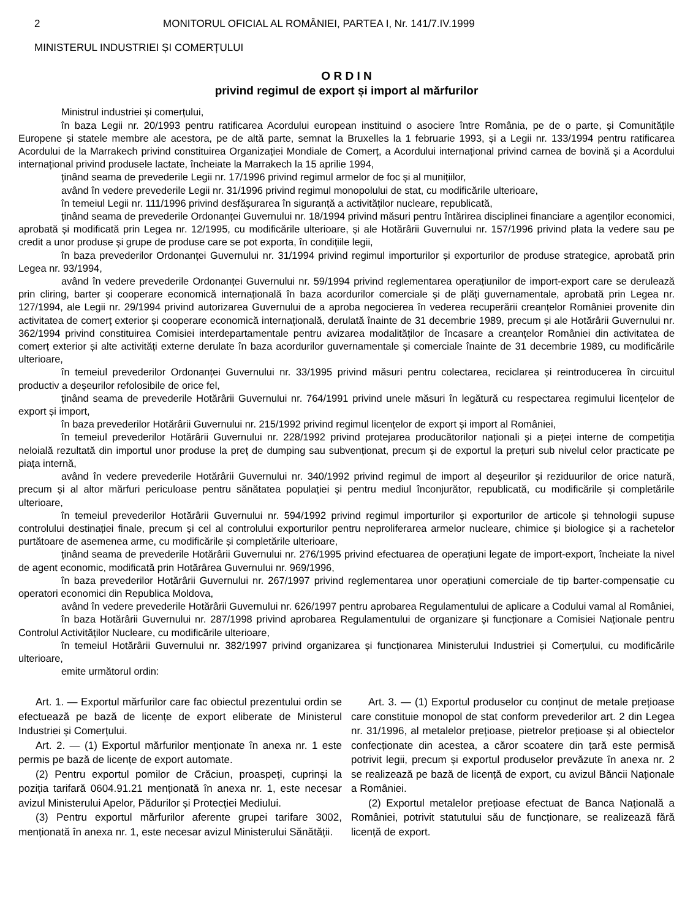2 MONITORUL OFICIAL AL ROMÂNIEI, PARTEA I, Nr. 141/7.IV.1999
MINISTERUL INDUSTRIEI ȘI COMERȚULUI
O R D I N
privind regimul de export și import al mărfurilor
Ministrul industriei și comerțului,
în baza Legii nr. 20/1993 pentru ratificarea Acordului european instituind o asociere între România, pe de o parte, și Comunitățile Europene și statele membre ale acestora, pe de altă parte, semnat la Bruxelles la 1 februarie 1993, și a Legii nr. 133/1994 pentru ratificarea Acordului de la Marrakech privind constituirea Organizației Mondiale de Comerț, a Acordului internațional privind carnea de bovină și a Acordului internațional privind produsele lactate, încheiate la Marrakech la 15 aprilie 1994,
ținând seama de prevederile Legii nr. 17/1996 privind regimul armelor de foc și al munițiilor,
având în vedere prevederile Legii nr. 31/1996 privind regimul monopolului de stat, cu modificările ulterioare,
în temeiul Legii nr. 111/1996 privind desfășurarea în siguranță a activităților nucleare, republicată,
ținând seama de prevederile Ordonanței Guvernului nr. 18/1994 privind măsuri pentru întărirea disciplinei financiare a agenților economici, aprobată și modificată prin Legea nr. 12/1995, cu modificările ulterioare, și ale Hotărârii Guvernului nr. 157/1996 privind plata la vedere sau pe credit a unor produse și grupe de produse care se pot exporta, în condițiile legii,
în baza prevederilor Ordonanței Guvernului nr. 31/1994 privind regimul importurilor și exporturilor de produse strategice, aprobată prin Legea nr. 93/1994,
având în vedere prevederile Ordonanței Guvernului nr. 59/1994 privind reglementarea operațiunilor de import-export care se derulează prin cliring, barter și cooperare economică internațională în baza acordurilor comerciale și de plăți guvernamentale, aprobată prin Legea nr. 127/1994, ale Legii nr. 29/1994 privind autorizarea Guvernului de a aproba negocierea în vederea recuperării creanțelor României provenite din activitatea de comerț exterior și cooperare economică internațională, derulată înainte de 31 decembrie 1989, precum și ale Hotărârii Guvernului nr. 362/1994 privind constituirea Comisiei interdepartamentale pentru avizarea modalităților de încasare a creanțelor României din activitatea de comerț exterior și alte activități externe derulate în baza acordurilor guvernamentale și comerciale înainte de 31 decembrie 1989, cu modificările ulterioare,
în temeiul prevederilor Ordonanței Guvernului nr. 33/1995 privind măsuri pentru colectarea, reciclarea și reintroducerea în circuitul productiv a deșeurilor refolosibile de orice fel,
ținând seama de prevederile Hotărârii Guvernului nr. 764/1991 privind unele măsuri în legătură cu respectarea regimului licențelor de export și import,
în baza prevederilor Hotărârii Guvernului nr. 215/1992 privind regimul licențelor de export și import al României,
în temeiul prevederilor Hotărârii Guvernului nr. 228/1992 privind protejarea producătorilor naționali și a pieței interne de competiția neloială rezultată din importul unor produse la preț de dumping sau subvenționat, precum și de exportul la prețuri sub nivelul celor practicate pe piața internă,
având în vedere prevederile Hotărârii Guvernului nr. 340/1992 privind regimul de import al deșeurilor și reziduurilor de orice natură, precum și al altor mărfuri periculoase pentru sănătatea populației și pentru mediul înconjurător, republicată, cu modificările și completările ulterioare,
în temeiul prevederilor Hotărârii Guvernului nr. 594/1992 privind regimul importurilor și exporturilor de articole și tehnologii supuse controlului destinației finale, precum și cel al controlului exporturilor pentru neproliferarea armelor nucleare, chimice și biologice și a rachetelor purtătoare de asemenea arme, cu modificările și completările ulterioare,
ținând seama de prevederile Hotărârii Guvernului nr. 276/1995 privind efectuarea de operațiuni legate de import-export, încheiate la nivel de agent economic, modificată prin Hotărârea Guvernului nr. 969/1996,
în baza prevederilor Hotărârii Guvernului nr. 267/1997 privind reglementarea unor operațiuni comerciale de tip barter-compensație cu operatori economici din Republica Moldova,
având în vedere prevederile Hotărârii Guvernului nr. 626/1997 pentru aprobarea Regulamentului de aplicare a Codului vamal al României,
în baza Hotărârii Guvernului nr. 287/1998 privind aprobarea Regulamentului de organizare și funcționare a Comisiei Naționale pentru Controlul Activităților Nucleare, cu modificările ulterioare,
în temeiul Hotărârii Guvernului nr. 382/1997 privind organizarea și funcționarea Ministerului Industriei și Comerțului, cu modificările ulterioare,
emite următorul ordin:
Art. 1. — Exportul mărfurilor care fac obiectul prezentului ordin se efectuează pe bază de licențe de export eliberate de Ministerul Industriei și Comerțului.
Art. 2. — (1) Exportul mărfurilor menționate în anexa nr. 1 este permis pe bază de licențe de export automate.
(2) Pentru exportul pomilor de Crăciun, proaspeți, cuprinși la poziția tarifară 0604.91.21 menționată în anexa nr. 1, este necesar avizul Ministerului Apelor, Pădurilor și Protecției Mediului.
(3) Pentru exportul mărfurilor aferente grupei tarifare 3002, menționată în anexa nr. 1, este necesar avizul Ministerului Sănătății.
Art. 3. — (1) Exportul produselor cu conținut de metale prețioase care constituie monopol de stat conform prevederilor art. 2 din Legea nr. 31/1996, al metalelor prețioase, pietrelor prețioase și al obiectelor confecționate din acestea, a căror scoatere din țară este permisă potrivit legii, precum și exportul produselor prevăzute în anexa nr. 2 se realizează pe bază de licență de export, cu avizul Băncii Naționale a României.
(2) Exportul metalelor prețioase efectuat de Banca Națională a României, potrivit statutului său de funcționare, se realizează fără licență de export.